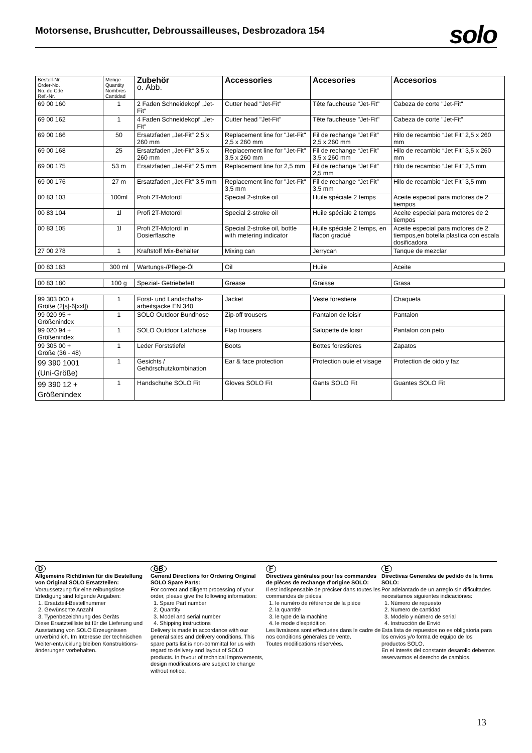Motorsense, Brushcutter, Debroussailleuses, Desbrozadora 154
solo
| Bestell-Nr. Order-No. No. de Cde Ref.-Nr. | Menge Quantity Nombres Cantidad | Zubehör o. Abb. | Accessories | Accesories | Accesorios |
| --- | --- | --- | --- | --- | --- |
| 69 00 160 | 1 | 2 Faden Schneidekopf „Jet-Fit“ | Cutter head "Jet-Fit" | Tête faucheuse "Jet-Fit" | Cabeza de corte "Jet-Fit" |
| 69 00 162 | 1 | 4 Faden Schneidekopf „Jet-Fit“ | Cutter head "Jet-Fit" | Tête faucheuse "Jet-Fit" | Cabeza de corte "Jet-Fit" |
| 69 00 166 | 50 | Ersatzfaden „Jet-Fit“ 2,5 x 260 mm | Replacement line for "Jet-Fit" 2,5 x 260 mm | Fil de rechange “Jet Fit” 2,5 x 260 mm | Hilo de recambio “Jet Fit” 2,5 x 260 mm |
| 69 00 168 | 25 | Ersatzfaden „Jet-Fit“ 3,5 x 260 mm | Replacement line for "Jet-Fit" 3,5 x 260 mm | Fil de rechange “Jet Fit” 3,5 x 260 mm | Hilo de recambio “Jet Fit” 3,5 x 260 mm |
| 69 00 175 | 53 m | Ersatzfaden „Jet-Fit“ 2,5 mm | Replacement line for 2,5 mm | Fil de rechange “Jet Fit” 2,5 mm | Hilo de recambio “Jet Fit” 2,5 mm |
| 69 00 176 | 27 m | Ersatzfaden „Jet-Fit“ 3,5 mm | Replacement line for "Jet-Fit" 3,5 mm | Fil de rechange “Jet Fit” 3,5 mm | Hilo de recambio “Jet Fit” 3,5 mm |
| 00 83 103 | 100ml | Profi 2T-Motoröl | Special 2-stroke oil | Huile spéciale 2 temps | Aceite especial para motores de 2 tiempos |
| 00 83 104 | 1l | Profi 2T-Motoröl | Special 2-stroke oil | Huile spéciale 2 temps | Aceite especial para motores de 2 tiempos |
| 00 83 105 | 1l | Profi 2T-Motoröl in Dosierflasche | Special 2-stroke oil, bottle with metering indicator | Huile spéciale 2 temps, en flacon gradué | Aceite especial para motores de 2 tiempos,en botella plastica con escala dosificadora |
| 27 00 278 | 1 | Kraftstoff Mix-Behälter | Mixing can | Jerrycan | Tanque de mezclar |
| 00 83 163 | 300 ml | Wartungs-/Pflege-Öl | Oil | Huile | Aceite |
| 00 83 180 | 100 g | Spezial- Getriebefett | Grease | Graisse | Grasa |
| 99 303 000 + Größe (2[s]-6[xxl]) | 1 | Forst- und Landschafts-arbeitsjacke EN 340 | Jacket | Veste forestiere | Chaqueta |
| 99 020 95 + Größenindex | 1 | SOLO Outdoor Bundhose | Zip-off trousers | Pantalon de loisir | Pantalon |
| 99 020 94 + Größenindex | 1 | SOLO Outdoor Latzhose | Flap trousers | Salopette de loisir | Pantalon con peto |
| 99 305 00 + Größe (36 - 48) | 1 | Leder Forststiefel | Boots | Bottes forestieres | Zapatos |
| 99 390 1001 (Uni-Größe) | 1 | Gesichts / Gehörschutzkombination | Ear & face protection | Protection ouie et visage | Protection de oido y faz |
| 99 390 12 + Größenindex | 1 | Handschuhe SOLO Fit | Gloves SOLO Fit | Gants SOLO Fit | Guantes SOLO Fit |
D
Allgemeine Richtlinien für die Bestellung von Original SOLO Ersatzteilen:
Voraussetzung für eine reibungslose Erledigung sind folgende Angaben:
1. Ersatzteil-Bestellnummer
2. Gewünschte Anzahl
3. Typenbezeichnung des Geräts
Diese Ersatzteilliste ist für die Lieferung und Ausstattung von SOLO Erzeugnissen unverbindlich. Im Interesse der technischen Weiter-entwicklung bleiben Konstruktions-änderungen vorbehalten.
GB
General Directions for Ordering Original SOLO Spare Parts:
For correct and diligent processing of your order, please give the following information:
1. Spare Part number
2. Quantity
3. Model and serial number
4. Shipping instructions
Delivery is made in accordance with our general sales and delivery conditions. This spare parts list is non-committal for us with regard to delivery and layout of SOLO products. In favour of technical improvements, design modifications are subject to change without notice.
F
Directives générales pour les commandes de pièces de rechange d'origine SOLO:
Il est indispensable de préciser dans toutes les commandes de pièces:
1. le numéro de référence de la pièce
2. la quantité
3. le type de la machine
4. le mode d'expédition
Les livraisons sont effectuées dans le cadre de nos conditions générales de vente.
Toutes modifications réservées.
E
Directivas Generales de pedido de la firma SOLO:
Por adelantado de un arreglo sin dificultades necesitamos siguientes indicaciónes:
1. Número de repuesto
2. Numero de cantidad
3. Modelo y número de serial
4. Instrucción de Envió
Esta lista de repuestos no es obligatoria para los envios y/o forma de equipo de los productos SOLO.
En el interés del constante desarollo debemos reservarmos el derecho de cambios.
13